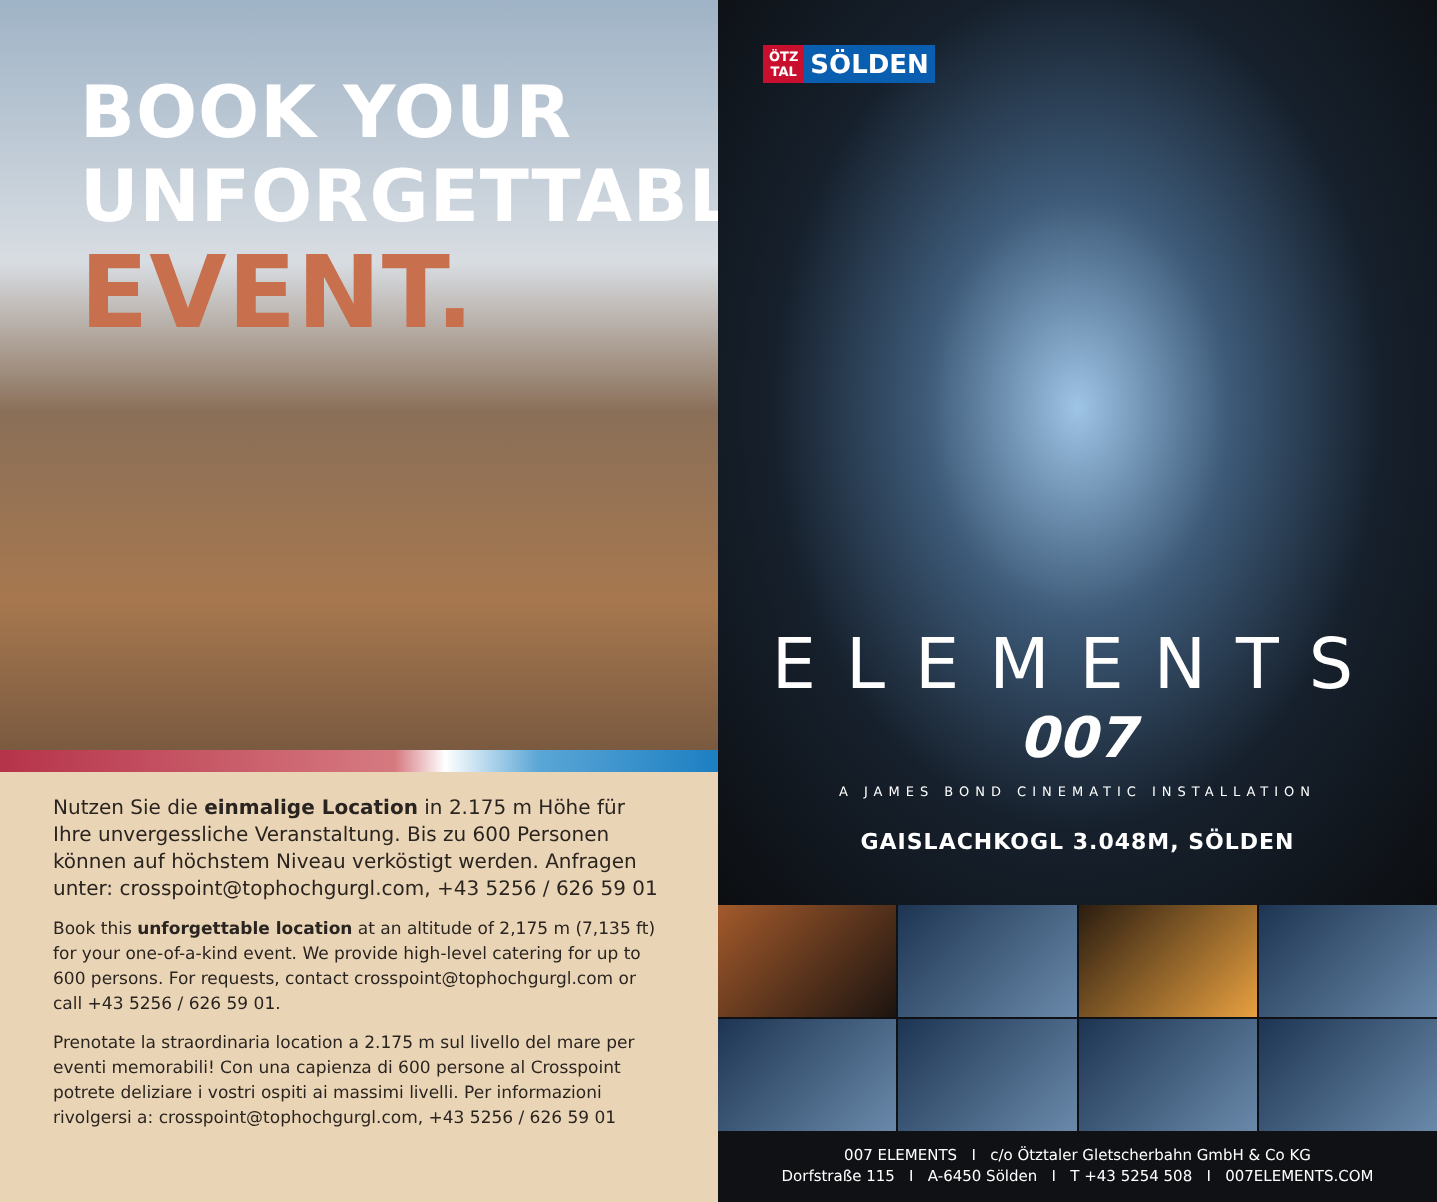BOOK YOUR
UNFORGETTABLE
EVENT.
Nutzen Sie die einmalige Location in 2.175 m Höhe für Ihre unvergessliche Veranstaltung. Bis zu 600 Personen können auf höchstem Niveau verköstigt werden. Anfragen unter: crosspoint@tophochgurgl.com, +43 5256 / 626 59 01
Book this unforgettable location at an altitude of 2,175 m (7,135 ft) for your one-of-a-kind event. We provide high-level catering for up to 600 persons. For requests, contact crosspoint@tophochgurgl.com or call +43 5256 / 626 59 01.
Prenotate la straordinaria location a 2.175 m sul livello del mare per eventi memorabili! Con una capienza di 600 persone al Crosspoint potrete deliziare i vostri ospiti ai massimi livelli. Per informazioni rivolgersi a: crosspoint@tophochgurgl.com, +43 5256 / 626 59 01
ÖTZ
TAL SÖLDEN
ELEMENTS
007
A JAMES BOND CINEMATIC INSTALLATION
GAISLACHKOGL 3.048M, SÖLDEN
007 ELEMENTS I c/o Ötztaler Gletscherbahn GmbH & Co KG
Dorfstraße 115 I A-6450 Sölden I T +43 5254 508 I 007ELEMENTS.COM